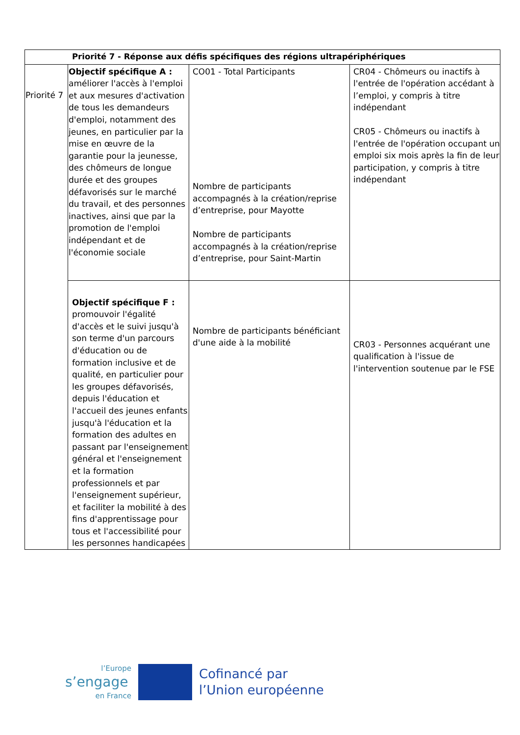| Priorité 7 - Réponse aux défis spécifiques des régions ultrapériphériques | | | |
| --- | --- | --- | --- |
| Priorité 7 | Objectif spécifique A : améliorer l'accès à l'emploi et aux mesures d'activation de tous les demandeurs d'emploi, notamment des jeunes, en particulier par la mise en œuvre de la garantie pour la jeunesse, des chômeurs de longue durée et des groupes défavorisés sur le marché du travail, et des personnes inactives, ainsi que par la promotion de l'emploi indépendant et de l'économie sociale | CO01 - Total Participants Nombre de participants accompagnés à la création/reprise d’entreprise, pour Mayotte Nombre de participants accompagnés à la création/reprise d’entreprise, pour Saint-Martin | CR04 - Chômeurs ou inactifs à l'entrée de l'opération accédant à l’emploi, y compris à titre indépendant CR05 - Chômeurs ou inactifs à l'entrée de l'opération occupant un emploi six mois après la fin de leur participation, y compris à titre indépendant |
| | Objectif spécifique F : promouvoir l'égalité d'accès et le suivi jusqu'à son terme d'un parcours d'éducation ou de formation inclusive et de qualité, en particulier pour les groupes défavorisés, depuis l'éducation et l'accueil des jeunes enfants jusqu'à l'éducation et la formation des adultes en passant par l'enseignement général et l'enseignement et la formation professionnels et par l'enseignement supérieur, et faciliter la mobilité à des fins d'apprentissage pour tous et l'accessibilité pour les personnes handicapées | Nombre de participants bénéficiant d'une aide à la mobilité | CR03 - Personnes acquérant une qualification à l'issue de l'intervention soutenue par le FSE |
l’Europe
s’engage
en France
Cofinancé par
l’Union européenne